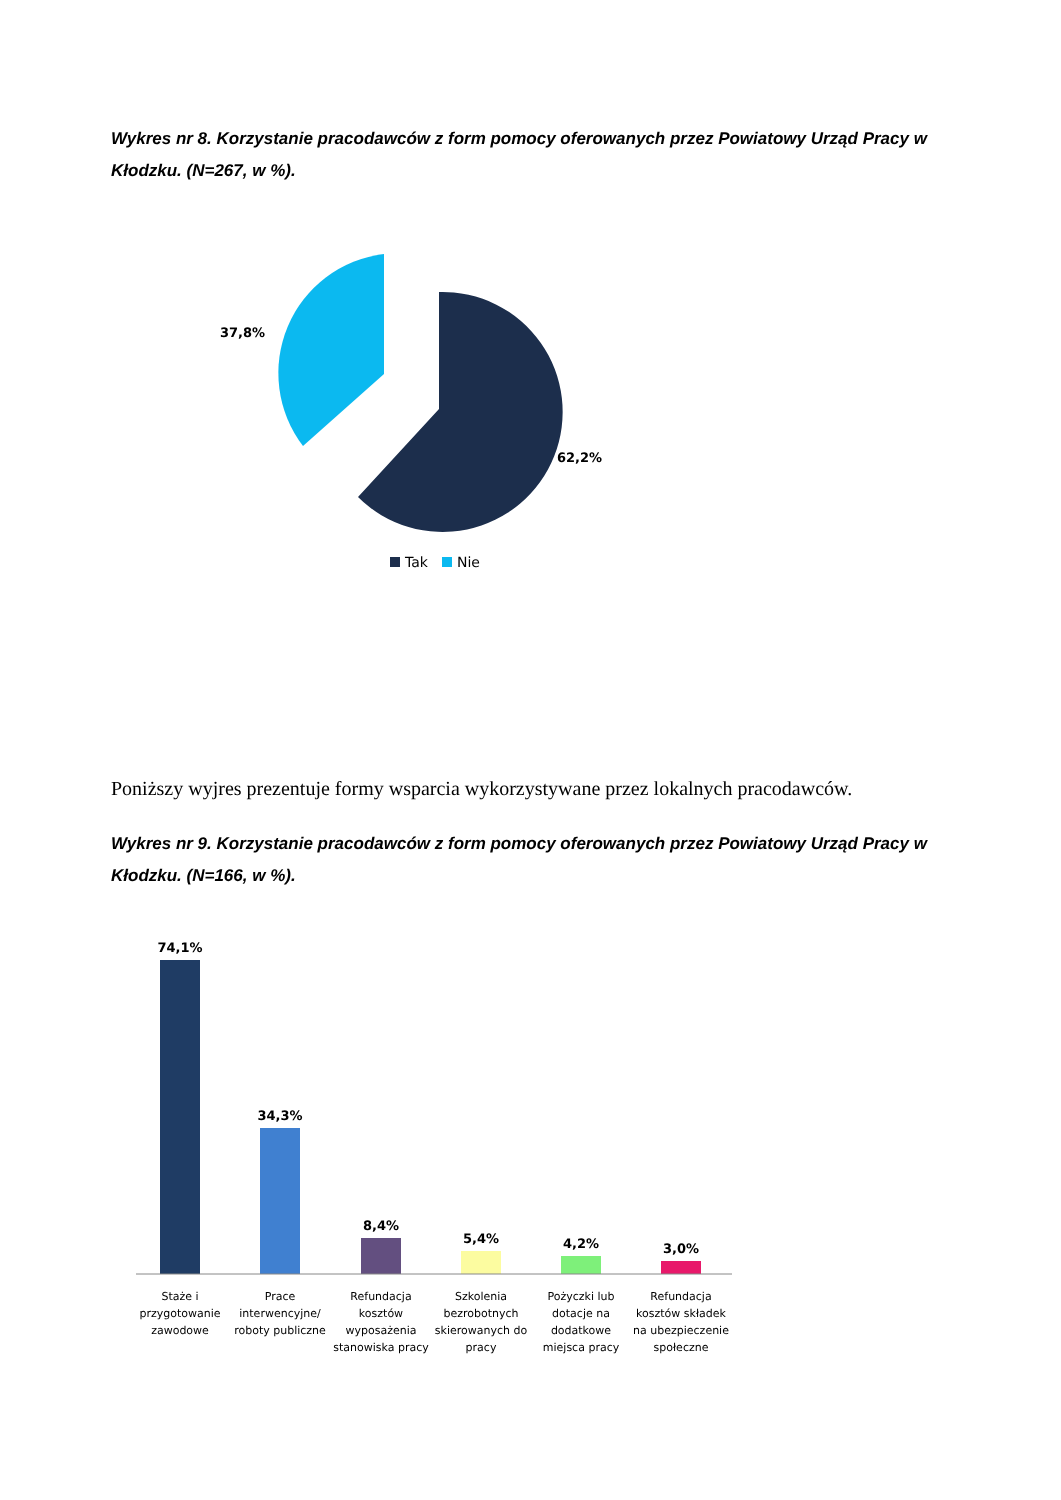Wykres nr 8. Korzystanie pracodawców z form pomocy oferowanych przez Powiatowy Urząd Pracy w Kłodzku. (N=267, w %).
37,8%
62,2%
Tak
Nie
Poniższy wyjres prezentuje formy wsparcia wykorzystywane przez lokalnych pracodawców.
Wykres nr 9. Korzystanie pracodawców z form pomocy oferowanych przez Powiatowy Urząd Pracy w Kłodzku. (N=166, w %).
74,1%
34,3%
8,4%
5,4%
4,2%
3,0%
Staże i
przygotowanie
zawodowe
Prace
interwencyjne/
roboty publiczne
Refundacja
kosztów
wyposażenia
stanowiska pracy
Szkolenia
bezrobotnych
skierowanych do
pracy
Pożyczki lub
dotacje na
dodatkowe
miejsca pracy
Refundacja
kosztów składek
na ubezpieczenie
społeczne